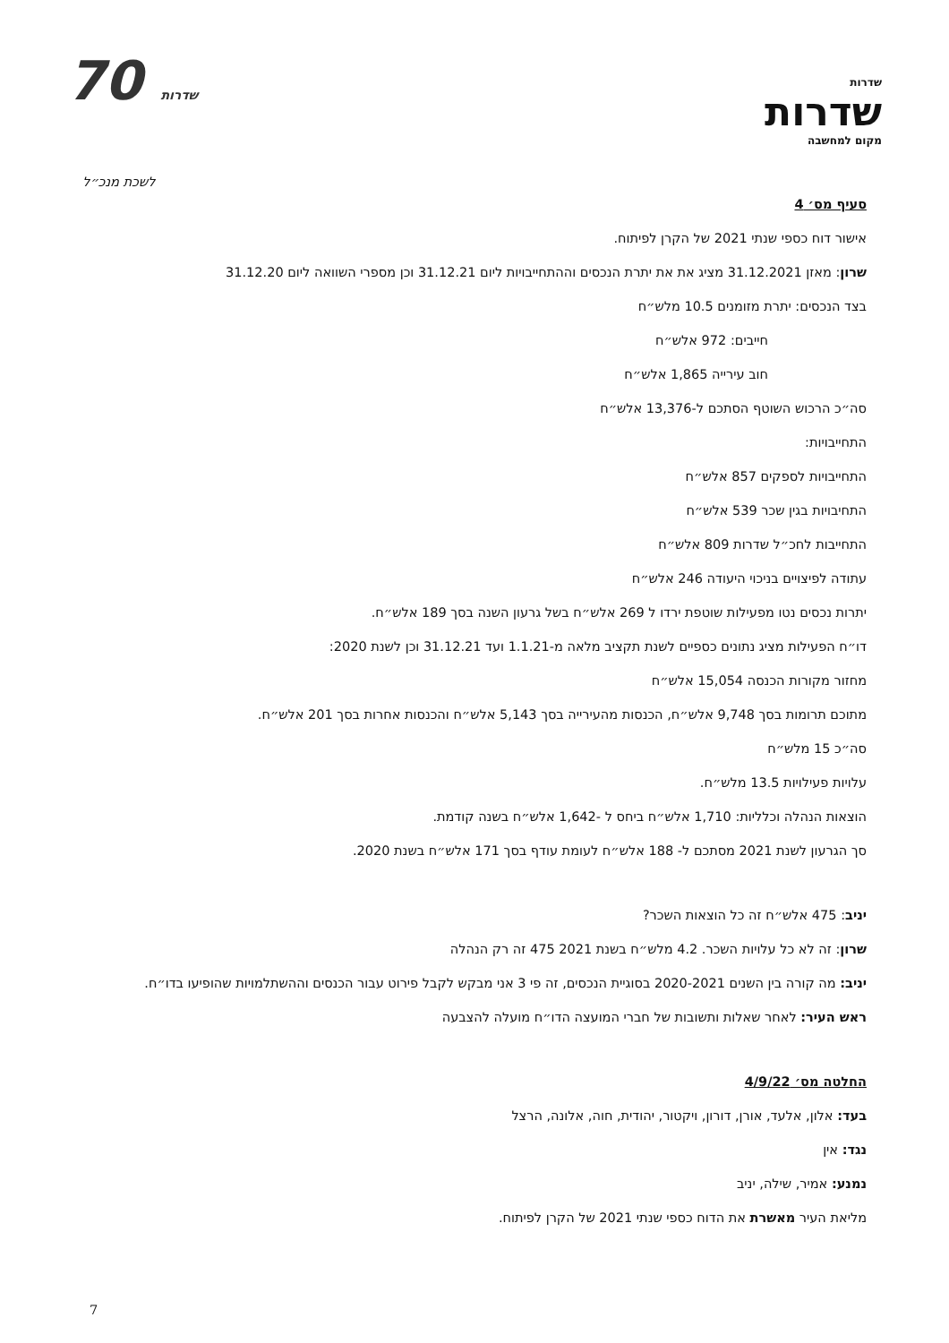70 שדרות
שדרות
שדרות
מקום למחשבה
לשכת מנכ״ל
סעיף מס׳ 4
אישור דוח כספי שנתי 2021 של הקרן לפיתוח.
שרון: מאזן 31.12.2021 מציג את את יתרת הנכסים וההתחייבויות ליום 31.12.21 וכן מספרי השוואה ליום 31.12.20
בצד הנכסים: יתרת מזומנים 10.5 מלש״ח
חייבים: 972 אלש״ח
חוב עירייה 1,865 אלש״ח
סה״כ הרכוש השוטף הסתכם ל-13,376 אלש״ח
התחייבויות:
התחייבויות לספקים 857 אלש״ח
התחיבויות בגין שכר 539 אלש״ח
התחייבות לחכ״ל שדרות 809 אלש״ח
עתודה לפיצויים בניכוי היעודה 246 אלש״ח
יתרות נכסים נטו מפעילות שוטפת ירדו ל 269 אלש״ח בשל גרעון השנה בסך 189 אלש״ח.
דו״ח הפעילות מציג נתונים כספיים לשנת תקציב מלאה מ-1.1.21 ועד 31.12.21 וכן לשנת 2020:
מחזור מקורות הכנסה 15,054 אלש״ח
מתוכם תרומות בסך 9,748 אלש״ח, הכנסות מהעירייה בסך 5,143 אלש״ח והכנסות אחרות בסך 201 אלש״ח.
סה״כ 15 מלש״ח
עלויות פעילויות 13.5 מלש״ח.
הוצאות הנהלה וכלליות: 1,710 אלש״ח ביחס ל -1,642 אלש״ח בשנה קודמת.
סך הגרעון לשנת 2021 מסתכם ל- 188 אלש״ח לעומת עודף בסך 171 אלש״ח בשנת 2020.
יניב: 475 אלש״ח זה כל הוצאות השכר?
שרון: זה לא כל עלויות השכר. 4.2 מלש״ח בשנת 2021 475 זה רק הנהלה
יניב: מה קורה בין השנים 2020-2021 בסוגיית הנכסים, זה פי 3 אני מבקש לקבל פירוט עבור הכנסים וההשתלמויות שהופיעו בדו״ח.
ראש העיר: לאחר שאלות ותשובות של חברי המועצה הדו״ח מועלה להצבעה
החלטה מס׳ 4/9/22
בעד: אלון, אלעד, אורן, דורון, ויקטור, יהודית, חוה, אלונה, הרצל
נגד: אין
נמנע: אמיר, שילה, יניב
מליאת העיר מאשרת את הדוח כספי שנתי 2021 של הקרן לפיתוח.
7